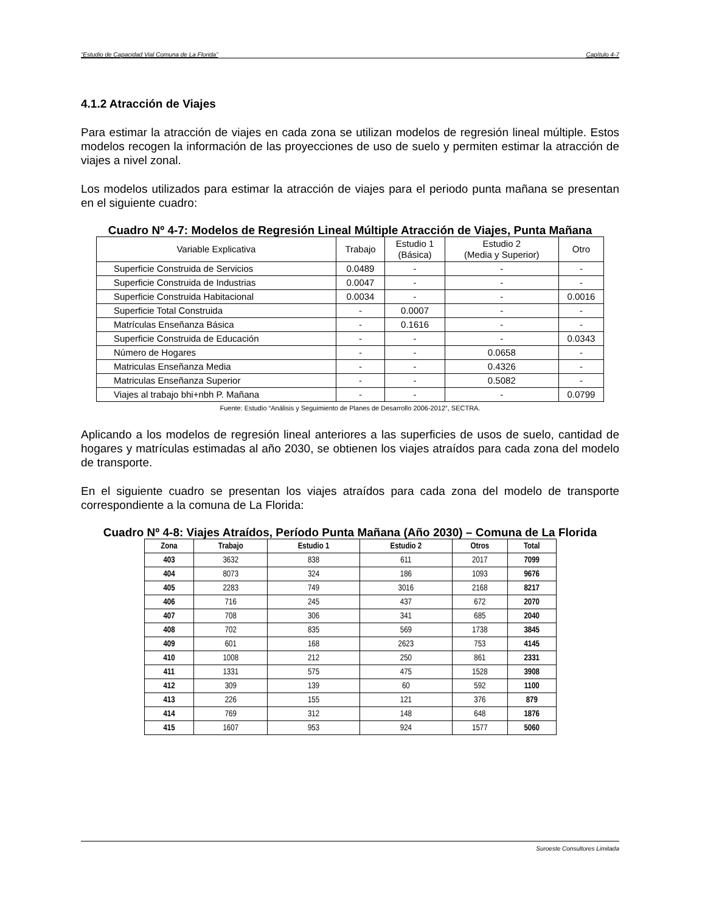“Estudio de Capacidad Vial Comuna de La Florida” Capítulo 4-7
4.1.2 Atracción de Viajes
Para estimar la atracción de viajes en cada zona se utilizan modelos de regresión lineal múltiple. Estos modelos recogen la información de las proyecciones de uso de suelo y permiten estimar la atracción de viajes a nivel zonal.
Los modelos utilizados para estimar la atracción de viajes para el periodo punta mañana se presentan en el siguiente cuadro:
Cuadro Nº 4-7: Modelos de Regresión Lineal Múltiple Atracción de Viajes, Punta Mañana
| Variable Explicativa | Trabajo | Estudio 1 (Básica) | Estudio 2 (Media y Superior) | Otro |
| --- | --- | --- | --- | --- |
| Superficie Construida de Servicios | 0.0489 | - | - | - |
| Superficie Construida de Industrias | 0.0047 | - | - | - |
| Superficie Construida Habitacional | 0.0034 | - | - | 0.0016 |
| Superficie Total Construida | - | 0.0007 | - | - |
| Matrículas Enseñanza Básica | - | 0.1616 | - | - |
| Superficie Construida de Educación | - | - | - | 0.0343 |
| Número de Hogares | - | - | 0.0658 | - |
| Matriculas Enseñanza Media | - | - | 0.4326 | - |
| Matriculas Enseñanza Superior | - | - | 0.5082 | - |
| Viajes al trabajo bhi+nbh P. Mañana | - | - | - | 0.0799 |
Fuente: Estudio “Análisis y Seguimiento de Planes de Desarrollo 2006-2012”, SECTRA.
Aplicando a los modelos de regresión lineal anteriores a las superficies de usos de suelo, cantidad de hogares y matrículas estimadas al año 2030, se obtienen los viajes atraídos para cada zona del modelo de transporte.
En el siguiente cuadro se presentan los viajes atraídos para cada zona del modelo de transporte correspondiente a la comuna de La Florida:
Cuadro Nº 4-8: Viajes Atraídos, Período Punta Mañana (Año 2030) – Comuna de La Florida
| Zona | Trabajo | Estudio 1 | Estudio 2 | Otros | Total |
| --- | --- | --- | --- | --- | --- |
| 403 | 3632 | 838 | 611 | 2017 | 7099 |
| 404 | 8073 | 324 | 186 | 1093 | 9676 |
| 405 | 2283 | 749 | 3016 | 2168 | 8217 |
| 406 | 716 | 245 | 437 | 672 | 2070 |
| 407 | 708 | 306 | 341 | 685 | 2040 |
| 408 | 702 | 835 | 569 | 1738 | 3845 |
| 409 | 601 | 168 | 2623 | 753 | 4145 |
| 410 | 1008 | 212 | 250 | 861 | 2331 |
| 411 | 1331 | 575 | 475 | 1528 | 3908 |
| 412 | 309 | 139 | 60 | 592 | 1100 |
| 413 | 226 | 155 | 121 | 376 | 879 |
| 414 | 769 | 312 | 148 | 648 | 1876 |
| 415 | 1607 | 953 | 924 | 1577 | 5060 |
Suroeste Consultores Limitada